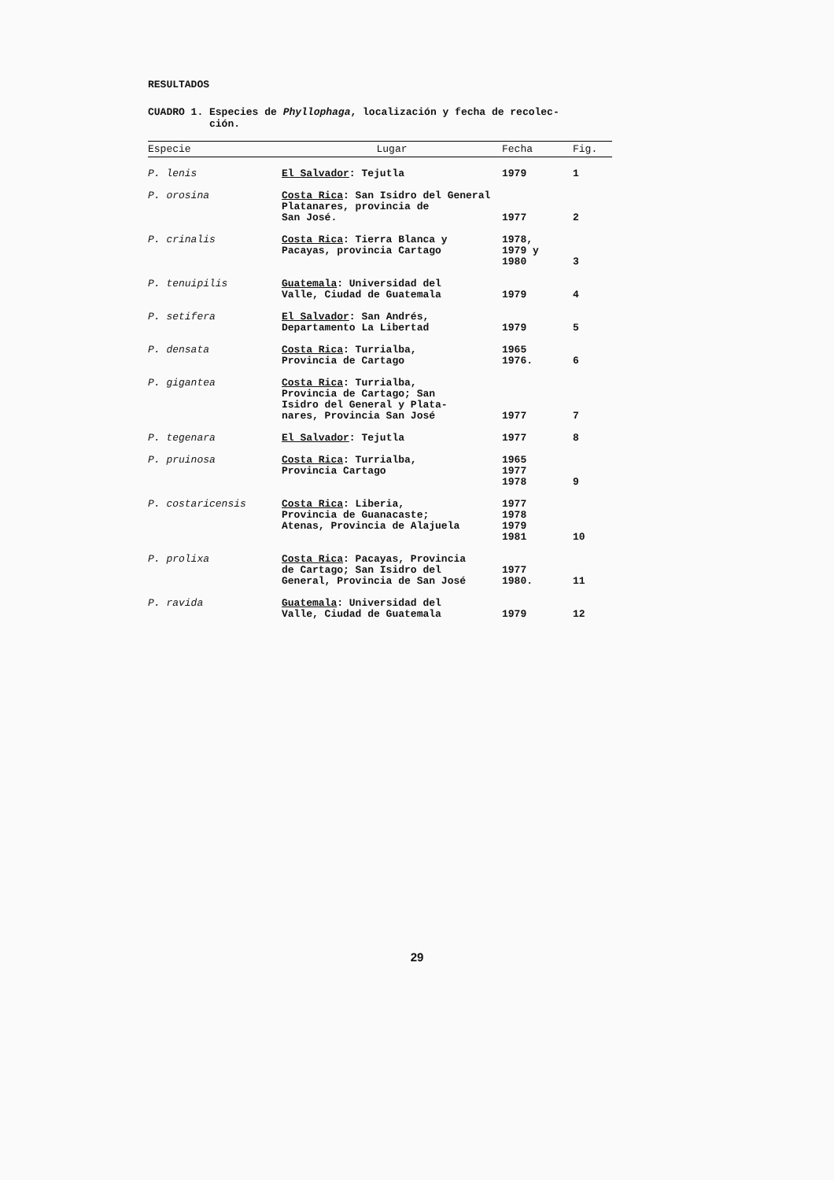RESULTADOS
CUADRO 1. Especies de Phyllophaga, localización y fecha de recolec-
ción.
| Especie | Lugar | Fecha | Fig. |
| --- | --- | --- | --- |
| P. lenis | El Salvador : Tejutla | 1979 | 1 |
| P. orosina | Costa Rica : San Isidro del General Platanares, provincia de San José. | 1977 | 2 |
| P. crinalis | Costa Rica : Tierra Blanca y Pacayas, provincia Cartago | 1978, 1979 y 1980 | 3 |
| P. tenuipilis | Guatemala : Universidad del Valle, Ciudad de Guatemala | 1979 | 4 |
| P. setifera | El Salvador : San Andrés, Departamento La Libertad | 1979 | 5 |
| P. densata | Costa Rica : Turrialba, Provincia de Cartago | 1965 1976. | 6 |
| P. gigantea | Costa Rica : Turrialba, Provincia de Cartago; San Isidro del General y Plata- nares, Provincia San José | 1977 | 7 |
| P. tegenara | El Salvador : Tejutla | 1977 | 8 |
| P. pruinosa | Costa Rica : Turrialba, Provincia Cartago | 1965 1977 1978 | 9 |
| P. costaricensis | Costa Rica : Liberia, Provincia de Guanacaste; Atenas, Provincia de Alajuela | 1977 1978 1979 1981 | 10 |
| P. prolixa | Costa Rica : Pacayas, Provincia de Cartago; San Isidro del General, Provincia de San José | 1977 1980. | 11 |
| P. ravida | Guatemala : Universidad del Valle, Ciudad de Guatemala | 1979 | 12 |
29